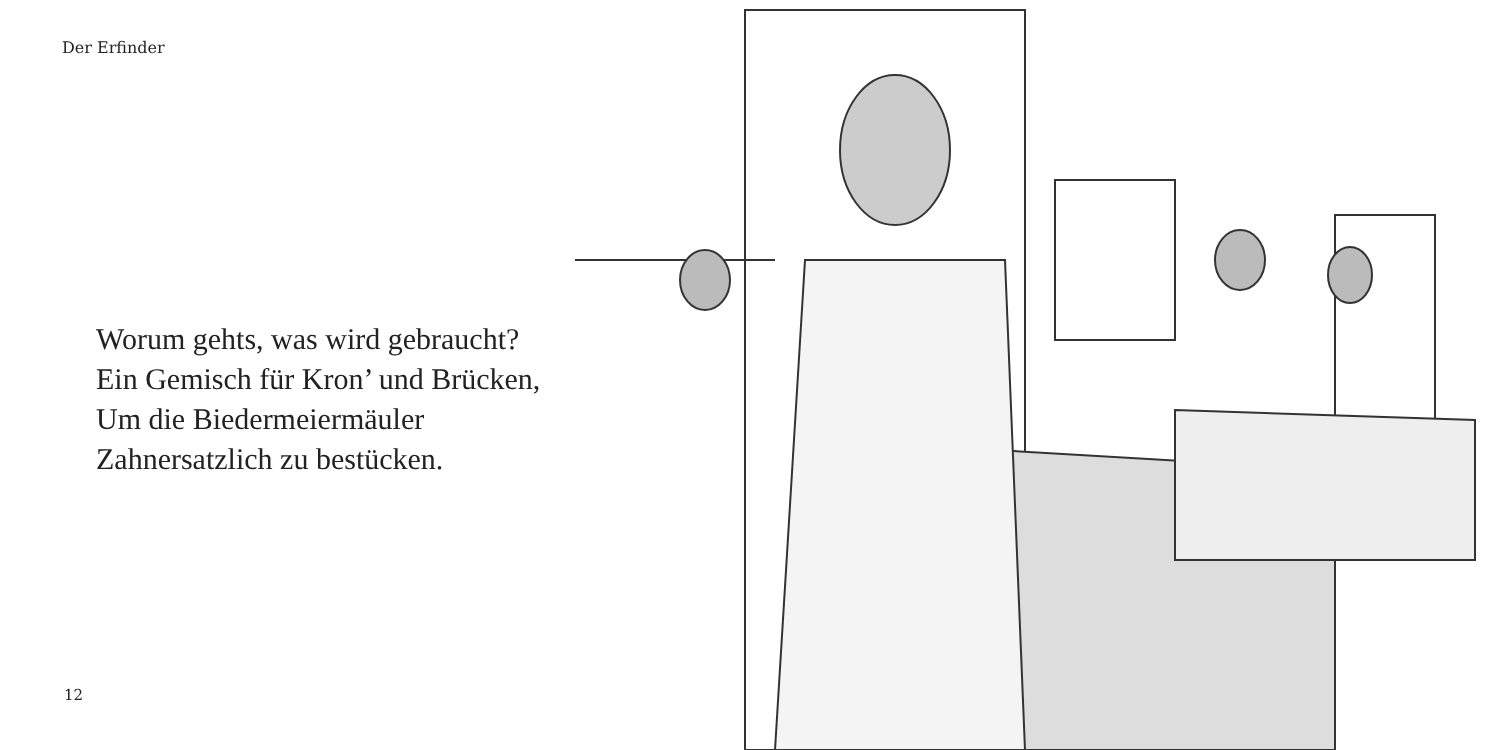Der Erfinder
Worum gehts, was wird gebraucht?
Ein Gemisch für Kron’ und Brücken,
Um die Biedermeiermäuler
Zahnersatzlich zu bestücken.
12